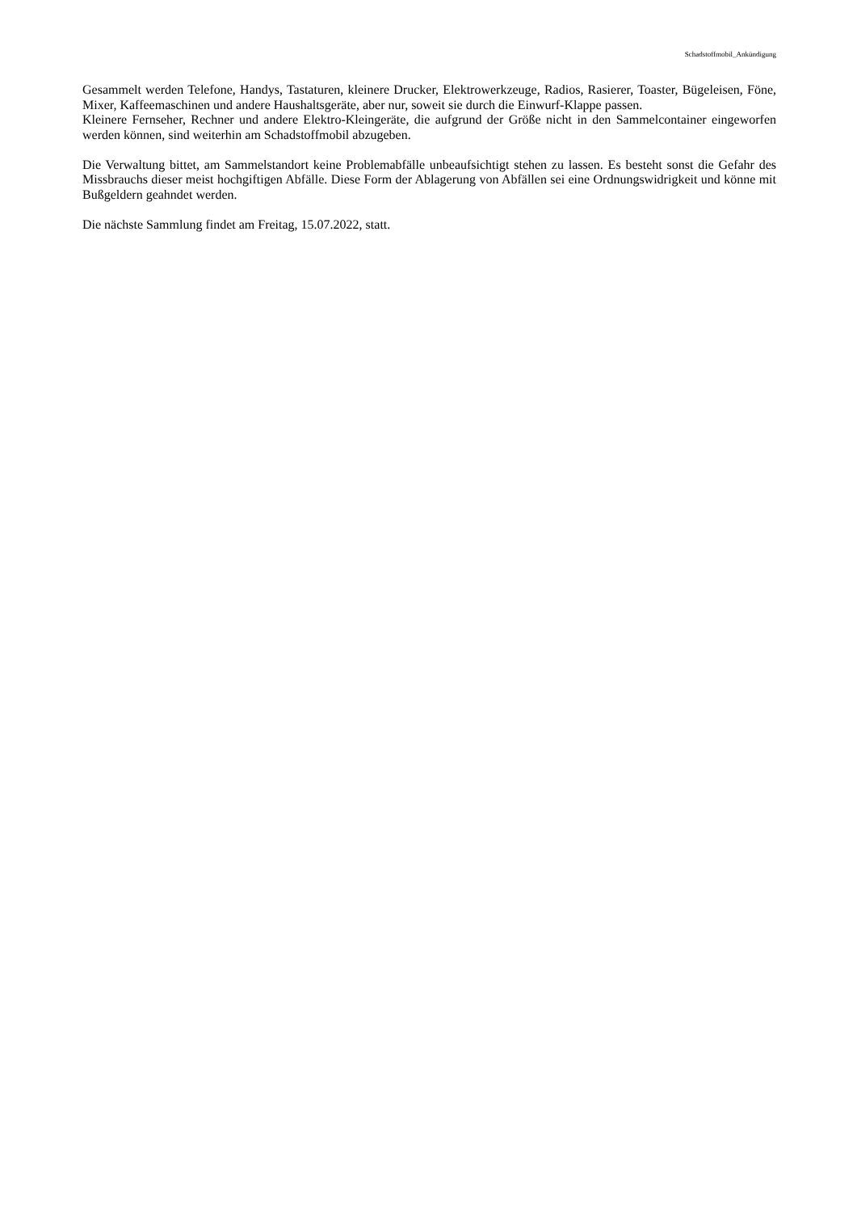Schadstoffmobil_Ankündigung
Gesammelt werden Telefone, Handys, Tastaturen, kleinere Drucker, Elektrowerkzeuge, Radios, Rasierer, Toaster, Bügeleisen, Föne, Mixer, Kaffeemaschinen und andere Haushaltsgeräte, aber nur, soweit sie durch die Einwurf-Klappe passen.
Kleinere Fernseher, Rechner und andere Elektro-Kleingeräte, die aufgrund der Größe nicht in den Sammelcontainer eingeworfen werden können, sind weiterhin am Schadstoffmobil abzugeben.
Die Verwaltung bittet, am Sammelstandort keine Problemabfälle unbeaufsichtigt stehen zu lassen. Es besteht sonst die Gefahr des Missbrauchs dieser meist hochgiftigen Abfälle. Diese Form der Ablagerung von Abfällen sei eine Ordnungswidrigkeit und könne mit Bußgeldern geahndet werden.
Die nächste Sammlung findet am Freitag, 15.07.2022, statt.